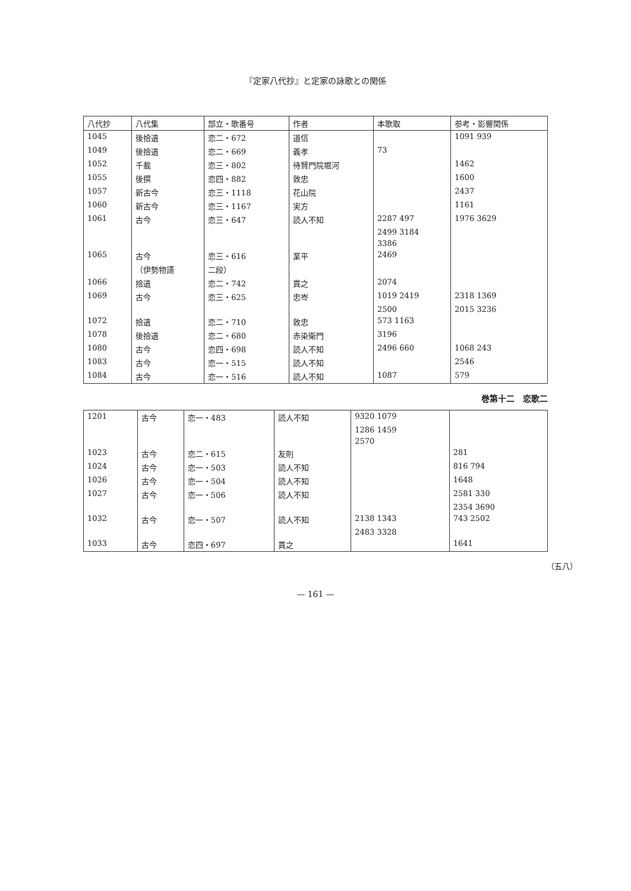『定家八代抄』と定家の詠歌との関係
| 八代抄 | 八代集 | 部立・歌番号 | 作者 | 本歌取 | 参考・影響関係 |
| --- | --- | --- | --- | --- | --- |
| 1045 | 後拾遺 | 恋二・672 | 道信 | | 1091 939 |
| 1049 | 後拾遺 | 恋二・669 | 義孝 | 73 | |
| 1052 | 千載 | 恋三・802 | 待賢門院堀河 | | 1462 |
| 1055 | 後撰 | 恋四・882 | 敦忠 | | 1600 |
| 1057 | 新古今 | 恋三・1118 | 花山院 | | 2437 |
| 1060 | 新古今 | 恋三・1167 | 実方 | | 1161 |
| 1061 | 古今 | 恋三・647 | 読人不知 | 2287 497 | 1976 3629 |
| | | | | 2499 3184 | |
| | | | | 3386 | |
| 1065 | 古今 | 恋三・616 | 業平 | 2469 | |
| | （伊勢物語 | 二段） | | | |
| 1066 | 拾遺 | 恋二・742 | 貫之 | 2074 | |
| 1069 | 古今 | 恋三・625 | 忠岑 | 1019 2419 | 2318 1369 |
| | | | | 2500 | 2015 3236 |
| 1072 | 拾遺 | 恋二・710 | 敦忠 | 573 1163 | |
| 1078 | 後拾遺 | 恋二・680 | 赤染衛門 | 3196 | |
| 1080 | 古今 | 恋四・698 | 読人不知 | 2496 660 | 1068 243 |
| 1083 | 古今 | 恋一・515 | 読人不知 | | 2546 |
| 1084 | 古今 | 恋一・516 | 読人不知 | 1087 | 579 |
巻第十二　恋歌二
| 1201 | 古今 | 恋一・483 | 読人不知 | 9320 1079 | |
| | | | | 1286 1459 | |
| | | | | 2570 | |
| 1023 | 古今 | 恋二・615 | 友則 | | 281 |
| 1024 | 古今 | 恋一・503 | 読人不知 | | 816 794 |
| 1026 | 古今 | 恋一・504 | 読人不知 | | 1648 |
| 1027 | 古今 | 恋一・506 | 読人不知 | | 2581 330 |
| | | | | | 2354 3690 |
| 1032 | 古今 | 恋一・507 | 読人不知 | 2138 1343 | 743 2502 |
| | | | | 2483 3328 | |
| 1033 | 古今 | 恋四・697 | 貫之 | | 1641 |
（五八）
— 161 —